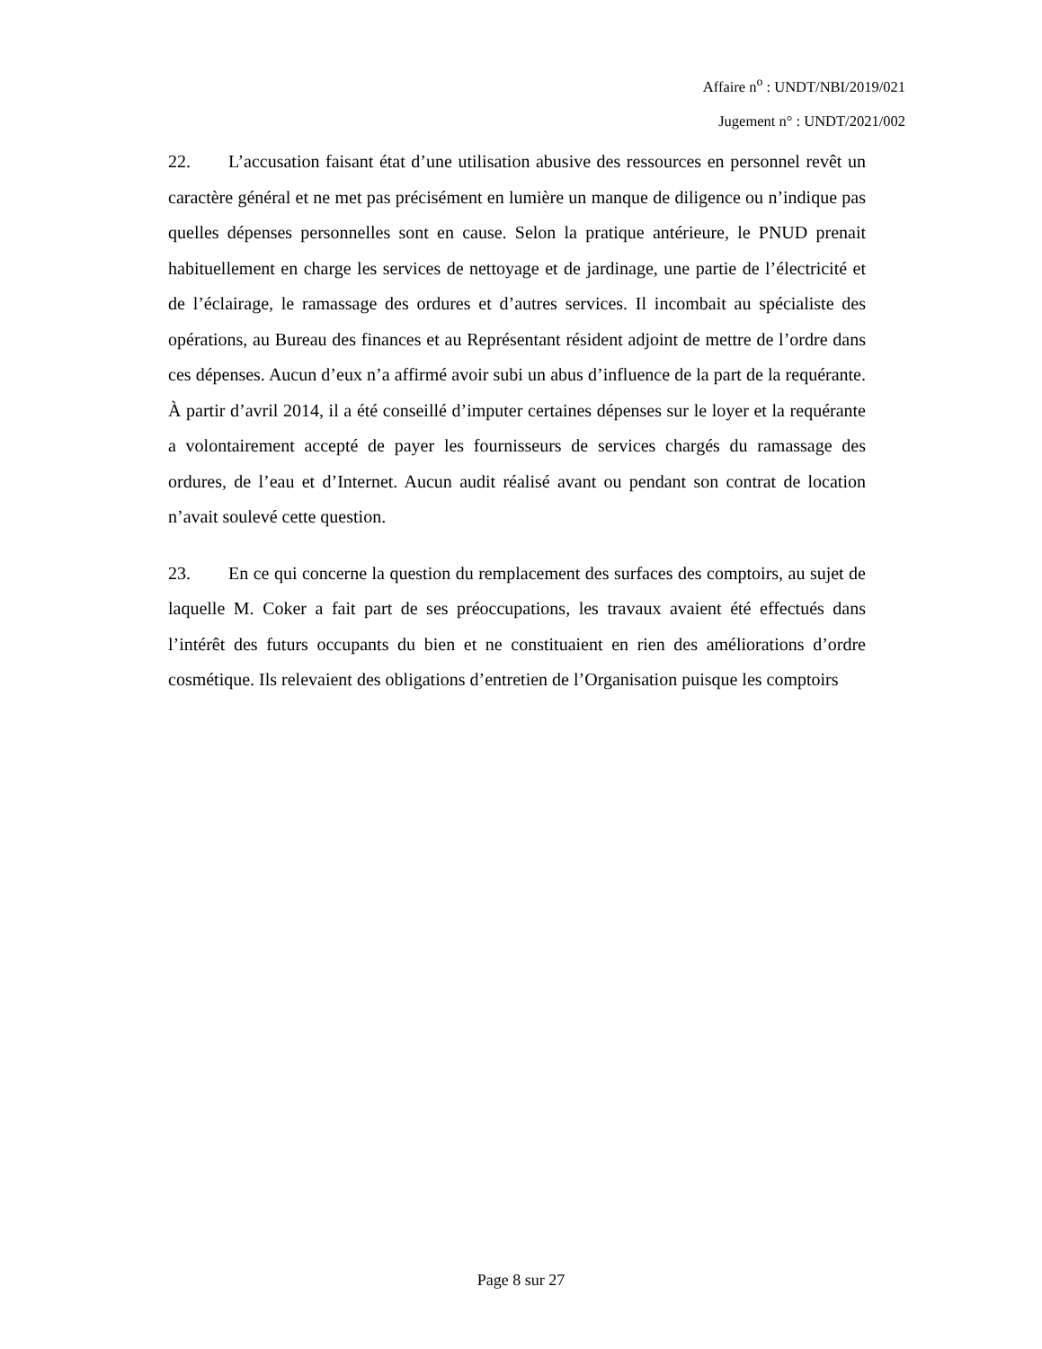Affaire n<sup>o</sup> : UNDT/NBI/2019/021
Jugement n° : UNDT/2021/002
22. L’accusation faisant état d’une utilisation abusive des ressources en personnel revêt un caractère général et ne met pas précisément en lumière un manque de diligence ou n’indique pas quelles dépenses personnelles sont en cause. Selon la pratique antérieure, le PNUD prenait habituellement en charge les services de nettoyage et de jardinage, une partie de l’électricité et de l’éclairage, le ramassage des ordures et d’autres services. Il incombait au spécialiste des opérations, au Bureau des finances et au Représentant résident adjoint de mettre de l’ordre dans ces dépenses. Aucun d’eux n’a affirmé avoir subi un abus d’influence de la part de la requérante. À partir d’avril 2014, il a été conseillé d’imputer certaines dépenses sur le loyer et la requérante a volontairement accepté de payer les fournisseurs de services chargés du ramassage des ordures, de l’eau et d’Internet. Aucun audit réalisé avant ou pendant son contrat de location n’avait soulevé cette question.
23. En ce qui concerne la question du remplacement des surfaces des comptoirs, au sujet de laquelle M. Coker a fait part de ses préoccupations, les travaux avaient été effectués dans l’intérêt des futurs occupants du bien et ne constituaient en rien des améliorations d’ordre cosmétique. Ils relevaient des obligations d’entretien de l’Organisation puisque les comptoirs
Page 8 sur 27